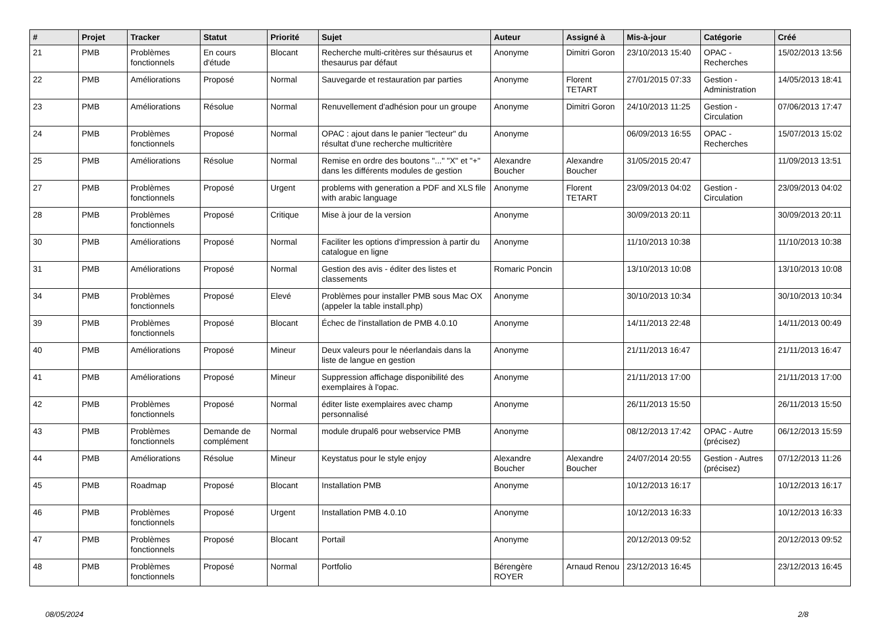| # | Projet | Tracker | Statut | Priorité | Sujet | Auteur | Assigné à | Mis-à-jour | Catégorie | Créé |
| --- | --- | --- | --- | --- | --- | --- | --- | --- | --- | --- |
| 21 | PMB | Problèmes fonctionnels | En cours d'étude | Blocant | Recherche multi-critères sur thésaurus et thesaurus par défaut | Anonyme | Dimitri Goron | 23/10/2013 15:40 | OPAC - Recherches | 15/02/2013 13:56 |
| 22 | PMB | Améliorations | Proposé | Normal | Sauvegarde et restauration par parties | Anonyme | Florent TETART | 27/01/2015 07:33 | Gestion - Administration | 14/05/2013 18:41 |
| 23 | PMB | Améliorations | Résolue | Normal | Renuvellement d'adhésion pour un groupe | Anonyme | Dimitri Goron | 24/10/2013 11:25 | Gestion - Circulation | 07/06/2013 17:47 |
| 24 | PMB | Problèmes fonctionnels | Proposé | Normal | OPAC : ajout dans le panier "lecteur" du résultat d'une recherche multicritère | Anonyme | | 06/09/2013 16:55 | OPAC - Recherches | 15/07/2013 15:02 |
| 25 | PMB | Améliorations | Résolue | Normal | Remise en ordre des boutons "..." "X" et "+" dans les différents modules de gestion | Alexandre Boucher | Alexandre Boucher | 31/05/2015 20:47 | | 11/09/2013 13:51 |
| 27 | PMB | Problèmes fonctionnels | Proposé | Urgent | problems with generation a PDF and XLS file with arabic language | Anonyme | Florent TETART | 23/09/2013 04:02 | Gestion - Circulation | 23/09/2013 04:02 |
| 28 | PMB | Problèmes fonctionnels | Proposé | Critique | Mise à jour de la version | Anonyme | | 30/09/2013 20:11 | | 30/09/2013 20:11 |
| 30 | PMB | Améliorations | Proposé | Normal | Faciliter les options d'impression à partir du catalogue en ligne | Anonyme | | 11/10/2013 10:38 | | 11/10/2013 10:38 |
| 31 | PMB | Améliorations | Proposé | Normal | Gestion des avis - éditer des listes et classements | Romaric Poncin | | 13/10/2013 10:08 | | 13/10/2013 10:08 |
| 34 | PMB | Problèmes fonctionnels | Proposé | Elevé | Problèmes pour installer PMB sous Mac OX (appeler la table install.php) | Anonyme | | 30/10/2013 10:34 | | 30/10/2013 10:34 |
| 39 | PMB | Problèmes fonctionnels | Proposé | Blocant | Échec de l'installation de PMB 4.0.10 | Anonyme | | 14/11/2013 22:48 | | 14/11/2013 00:49 |
| 40 | PMB | Améliorations | Proposé | Mineur | Deux valeurs pour le néerlandais dans la liste de langue en gestion | Anonyme | | 21/11/2013 16:47 | | 21/11/2013 16:47 |
| 41 | PMB | Améliorations | Proposé | Mineur | Suppression affichage disponibilité des exemplaires à l'opac. | Anonyme | | 21/11/2013 17:00 | | 21/11/2013 17:00 |
| 42 | PMB | Problèmes fonctionnels | Proposé | Normal | éditer liste exemplaires avec champ personnalisé | Anonyme | | 26/11/2013 15:50 | | 26/11/2013 15:50 |
| 43 | PMB | Problèmes fonctionnels | Demande de complément | Normal | module drupal6 pour webservice PMB | Anonyme | | 08/12/2013 17:42 | OPAC - Autre (précisez) | 06/12/2013 15:59 |
| 44 | PMB | Améliorations | Résolue | Mineur | Keystatus pour le style enjoy | Alexandre Boucher | Alexandre Boucher | 24/07/2014 20:55 | Gestion - Autres (précisez) | 07/12/2013 11:26 |
| 45 | PMB | Roadmap | Proposé | Blocant | Installation PMB | Anonyme | | 10/12/2013 16:17 | | 10/12/2013 16:17 |
| 46 | PMB | Problèmes fonctionnels | Proposé | Urgent | Installation PMB 4.0.10 | Anonyme | | 10/12/2013 16:33 | | 10/12/2013 16:33 |
| 47 | PMB | Problèmes fonctionnels | Proposé | Blocant | Portail | Anonyme | | 20/12/2013 09:52 | | 20/12/2013 09:52 |
| 48 | PMB | Problèmes fonctionnels | Proposé | Normal | Portfolio | Bérengère ROYER | Arnaud Renou | 23/12/2013 16:45 | | 23/12/2013 16:45 |
08/05/2024 2/8